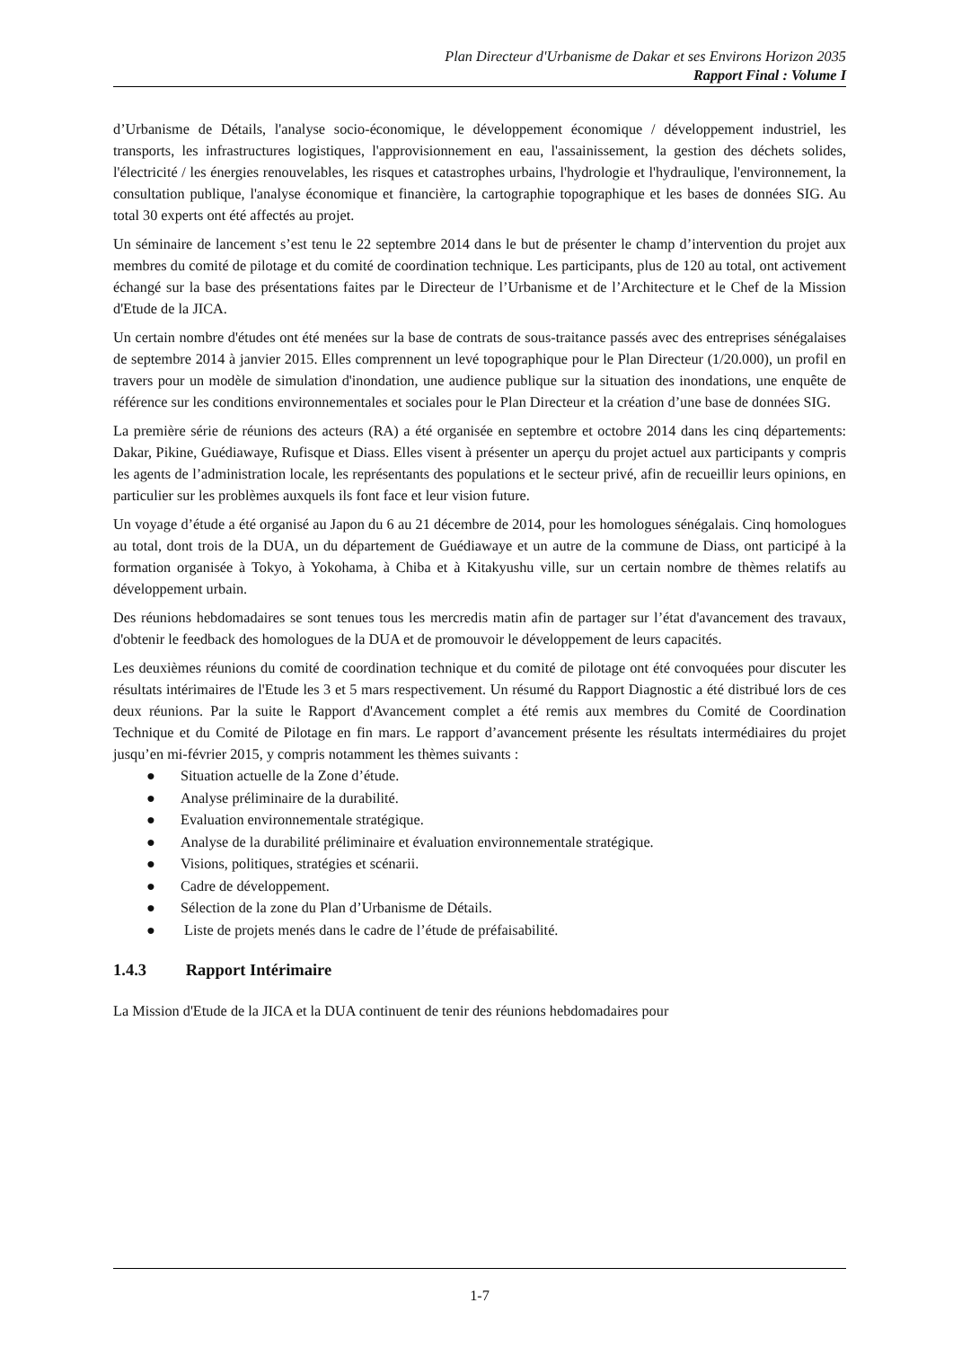Plan Directeur d'Urbanisme de Dakar et ses Environs Horizon 2035
Rapport Final : Volume I
d’Urbanisme de Détails, l'analyse socio-économique, le développement économique / développement industriel, les transports, les infrastructures logistiques, l'approvisionnement en eau, l'assainissement, la gestion des déchets solides, l'électricité / les énergies renouvelables, les risques et catastrophes urbains, l'hydrologie et l'hydraulique, l'environnement, la consultation publique, l'analyse économique et financière, la cartographie topographique et les bases de données SIG. Au total 30 experts ont été affectés au projet.
Un séminaire de lancement s’est tenu le 22 septembre 2014 dans le but de présenter le champ d’intervention du projet aux membres du comité de pilotage et du comité de coordination technique. Les participants, plus de 120 au total, ont activement échangé sur la base des présentations faites par le Directeur de l’Urbanisme et de l’Architecture et le Chef de la Mission d'Etude de la JICA.
Un certain nombre d'études ont été menées sur la base de contrats de sous-traitance passés avec des entreprises sénégalaises de septembre 2014 à janvier 2015. Elles comprennent un levé topographique pour le Plan Directeur (1/20.000), un profil en travers pour un modèle de simulation d'inondation, une audience publique sur la situation des inondations, une enquête de référence sur les conditions environnementales et sociales pour le Plan Directeur et la création d’une base de données SIG.
La première série de réunions des acteurs (RA) a été organisée en septembre et octobre 2014 dans les cinq départements: Dakar, Pikine, Guédiawaye, Rufisque et Diass. Elles visent à présenter un aperçu du projet actuel aux participants y compris les agents de l’administration locale, les représentants des populations et le secteur privé, afin de recueillir leurs opinions, en particulier sur les problèmes auxquels ils font face et leur vision future.
Un voyage d’étude a été organisé au Japon du 6 au 21 décembre de 2014, pour les homologues sénégalais. Cinq homologues au total, dont trois de la DUA, un du département de Guédiawaye et un autre de la commune de Diass, ont participé à la formation organisée à Tokyo, à Yokohama, à Chiba et à Kitakyushu ville, sur un certain nombre de thèmes relatifs au développement urbain.
Des réunions hebdomadaires se sont tenues tous les mercredis matin afin de partager sur l’état d'avancement des travaux, d'obtenir le feedback des homologues de la DUA et de promouvoir le développement de leurs capacités.
Les deuxièmes réunions du comité de coordination technique et du comité de pilotage ont été convoquées pour discuter les résultats intérimaires de l'Etude les 3 et 5 mars respectivement. Un résumé du Rapport Diagnostic a été distribué lors de ces deux réunions. Par la suite le Rapport d'Avancement complet a été remis aux membres du Comité de Coordination Technique et du Comité de Pilotage en fin mars. Le rapport d’avancement présente les résultats intermédiaires du projet jusqu’en mi-février 2015, y compris notamment les thèmes suivants :
● Situation actuelle de la Zone d’étude.
● Analyse préliminaire de la durabilité.
● Evaluation environnementale stratégique.
● Analyse de la durabilité préliminaire et évaluation environnementale stratégique.
● Visions, politiques, stratégies et scénarii.
● Cadre de développement.
● Sélection de la zone du Plan d’Urbanisme de Détails.
● Liste de projets menés dans le cadre de l’étude de préfaisabilité.
1.4.3 Rapport Intérimaire
La Mission d'Etude de la JICA et la DUA continuent de tenir des réunions hebdomadaires pour
1-7